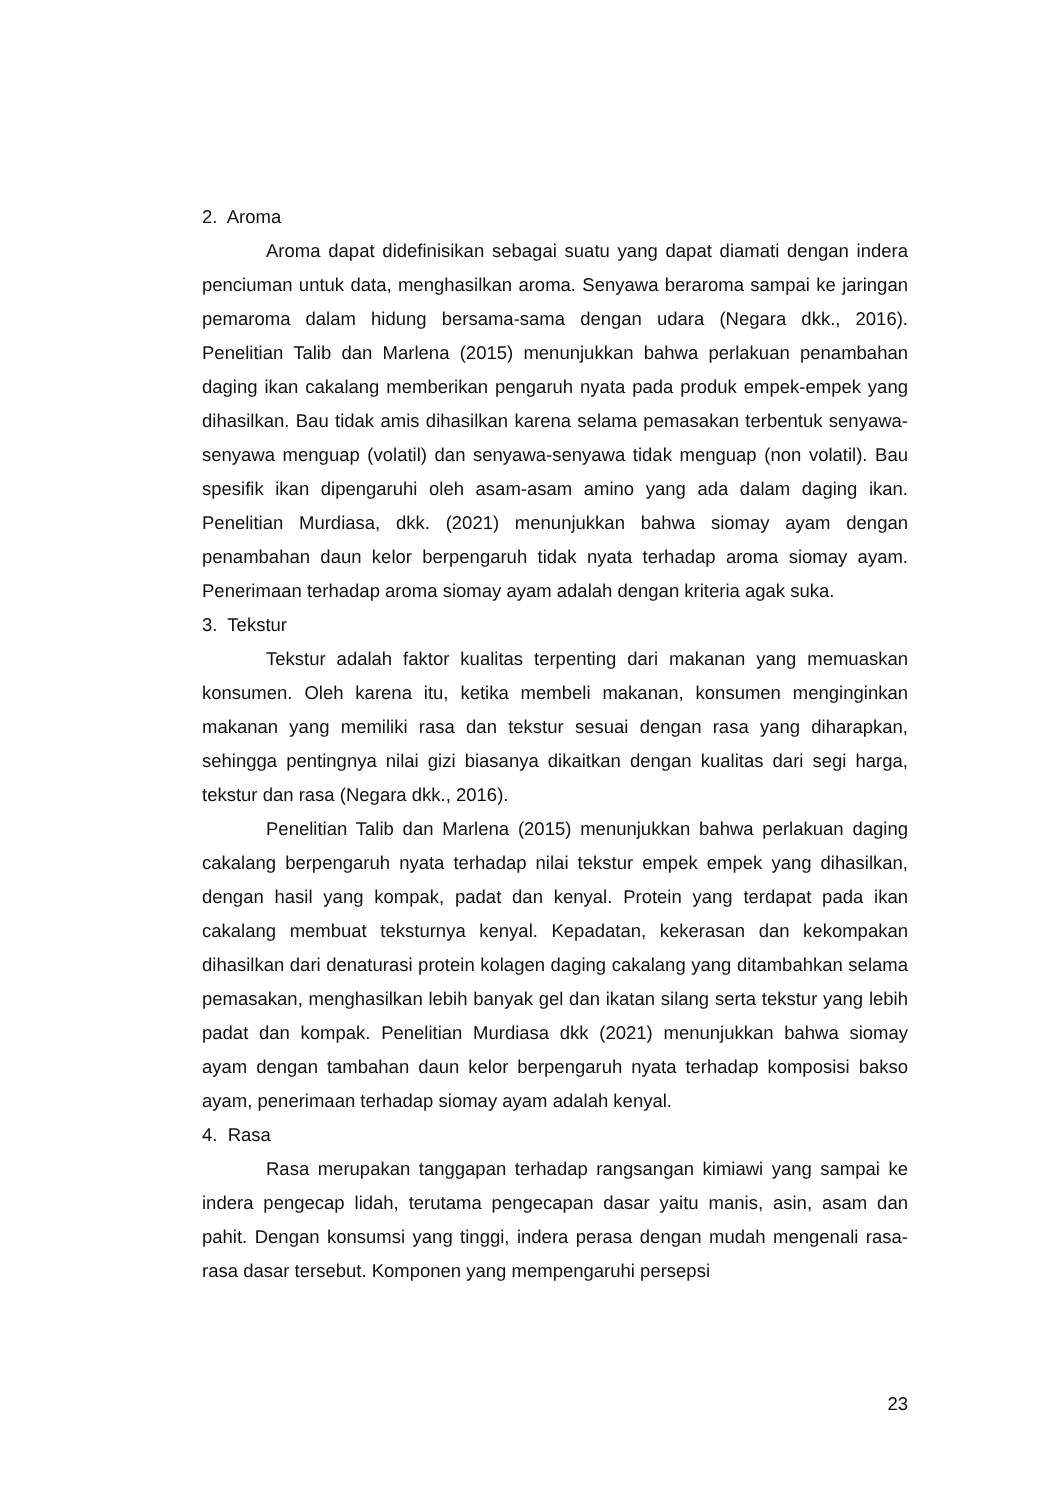2. Aroma
Aroma dapat didefinisikan sebagai suatu yang dapat diamati dengan indera penciuman untuk data, menghasilkan aroma. Senyawa beraroma sampai ke jaringan pemaroma dalam hidung bersama-sama dengan udara (Negara dkk., 2016). Penelitian Talib dan Marlena (2015) menunjukkan bahwa perlakuan penambahan daging ikan cakalang memberikan pengaruh nyata pada produk empek-empek yang dihasilkan. Bau tidak amis dihasilkan karena selama pemasakan terbentuk senyawa-senyawa menguap (volatil) dan senyawa-senyawa tidak menguap (non volatil). Bau spesifik ikan dipengaruhi oleh asam-asam amino yang ada dalam daging ikan. Penelitian Murdiasa, dkk. (2021) menunjukkan bahwa siomay ayam dengan penambahan daun kelor berpengaruh tidak nyata terhadap aroma siomay ayam. Penerimaan terhadap aroma siomay ayam adalah dengan kriteria agak suka.
3. Tekstur
Tekstur adalah faktor kualitas terpenting dari makanan yang memuaskan konsumen. Oleh karena itu, ketika membeli makanan, konsumen menginginkan makanan yang memiliki rasa dan tekstur sesuai dengan rasa yang diharapkan, sehingga pentingnya nilai gizi biasanya dikaitkan dengan kualitas dari segi harga, tekstur dan rasa (Negara dkk., 2016).
Penelitian Talib dan Marlena (2015) menunjukkan bahwa perlakuan daging cakalang berpengaruh nyata terhadap nilai tekstur empek empek yang dihasilkan, dengan hasil yang kompak, padat dan kenyal. Protein yang terdapat pada ikan cakalang membuat teksturnya kenyal. Kepadatan, kekerasan dan kekompakan dihasilkan dari denaturasi protein kolagen daging cakalang yang ditambahkan selama pemasakan, menghasilkan lebih banyak gel dan ikatan silang serta tekstur yang lebih padat dan kompak. Penelitian Murdiasa dkk (2021) menunjukkan bahwa siomay ayam dengan tambahan daun kelor berpengaruh nyata terhadap komposisi bakso ayam, penerimaan terhadap siomay ayam adalah kenyal.
4. Rasa
Rasa merupakan tanggapan terhadap rangsangan kimiawi yang sampai ke indera pengecap lidah, terutama pengecapan dasar yaitu manis, asin, asam dan pahit. Dengan konsumsi yang tinggi, indera perasa dengan mudah mengenali rasa-rasa dasar tersebut. Komponen yang mempengaruhi persepsi
23